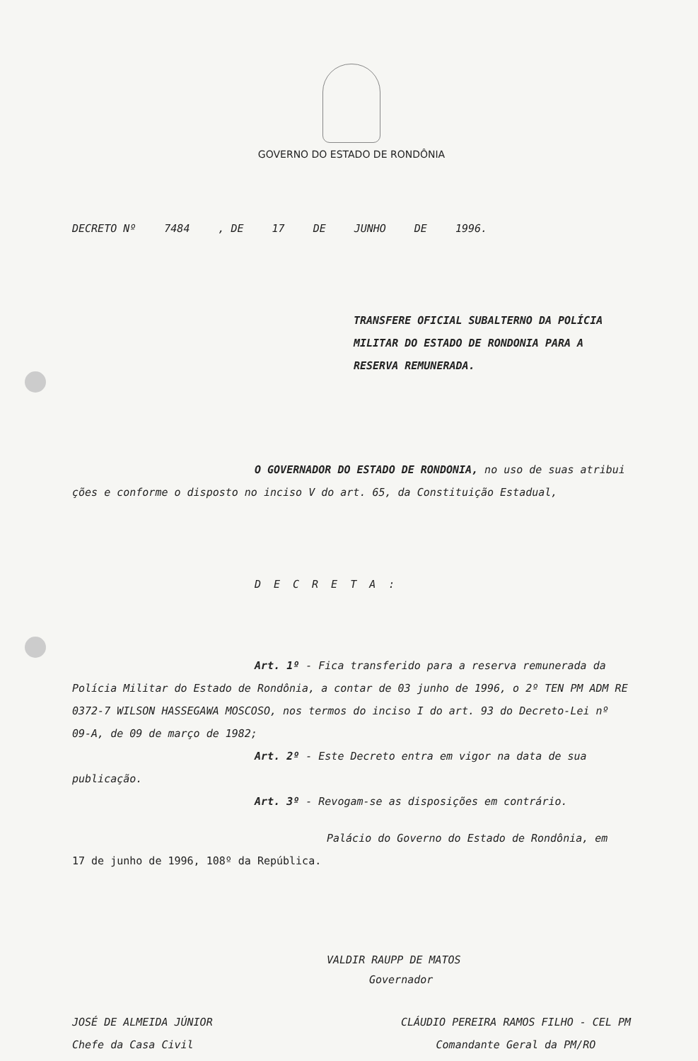GOVERNO DO ESTADO DE RONDÔNIA
DECRETO Nº 7484, DE 17 DE JUNHO DE 1996.
TRANSFERE OFICIAL SUBALTERNO DA POLÍCIA MILITAR DO ESTADO DE RONDONIA PARA A RESERVA REMUNERADA.
O GOVERNADOR DO ESTADO DE RONDONIA, no uso de suas atribui ções e conforme o disposto no inciso V do art. 65, da Constituição Estadual,
DECRETA:
Art. 1º - Fica transferido para a reserva remunerada da Polícia Militar do Estado de Rondônia, a contar de 03 junho de 1996, o 2º TEN PM ADM RE 0372-7 WILSON HASSEGAWA MOSCOSO, nos termos do inciso I do art. 93 do Decreto-Lei nº 09-A, de 09 de março de 1982;
Art. 2º - Este Decreto entra em vigor na data de sua publicação.
Art. 3º - Revogam-se as disposições em contrário.
Palácio do Governo do Estado de Rondônia, em
17 de junho de 1996, 108º da República.
VALDIR RAUPP DE MATOS
Governador
JOSÉ DE ALMEIDA JÚNIOR
Chefe da Casa Civil
CLÁUDIO PEREIRA RAMOS FILHO - CEL PM
Comandante Geral da PM/RO